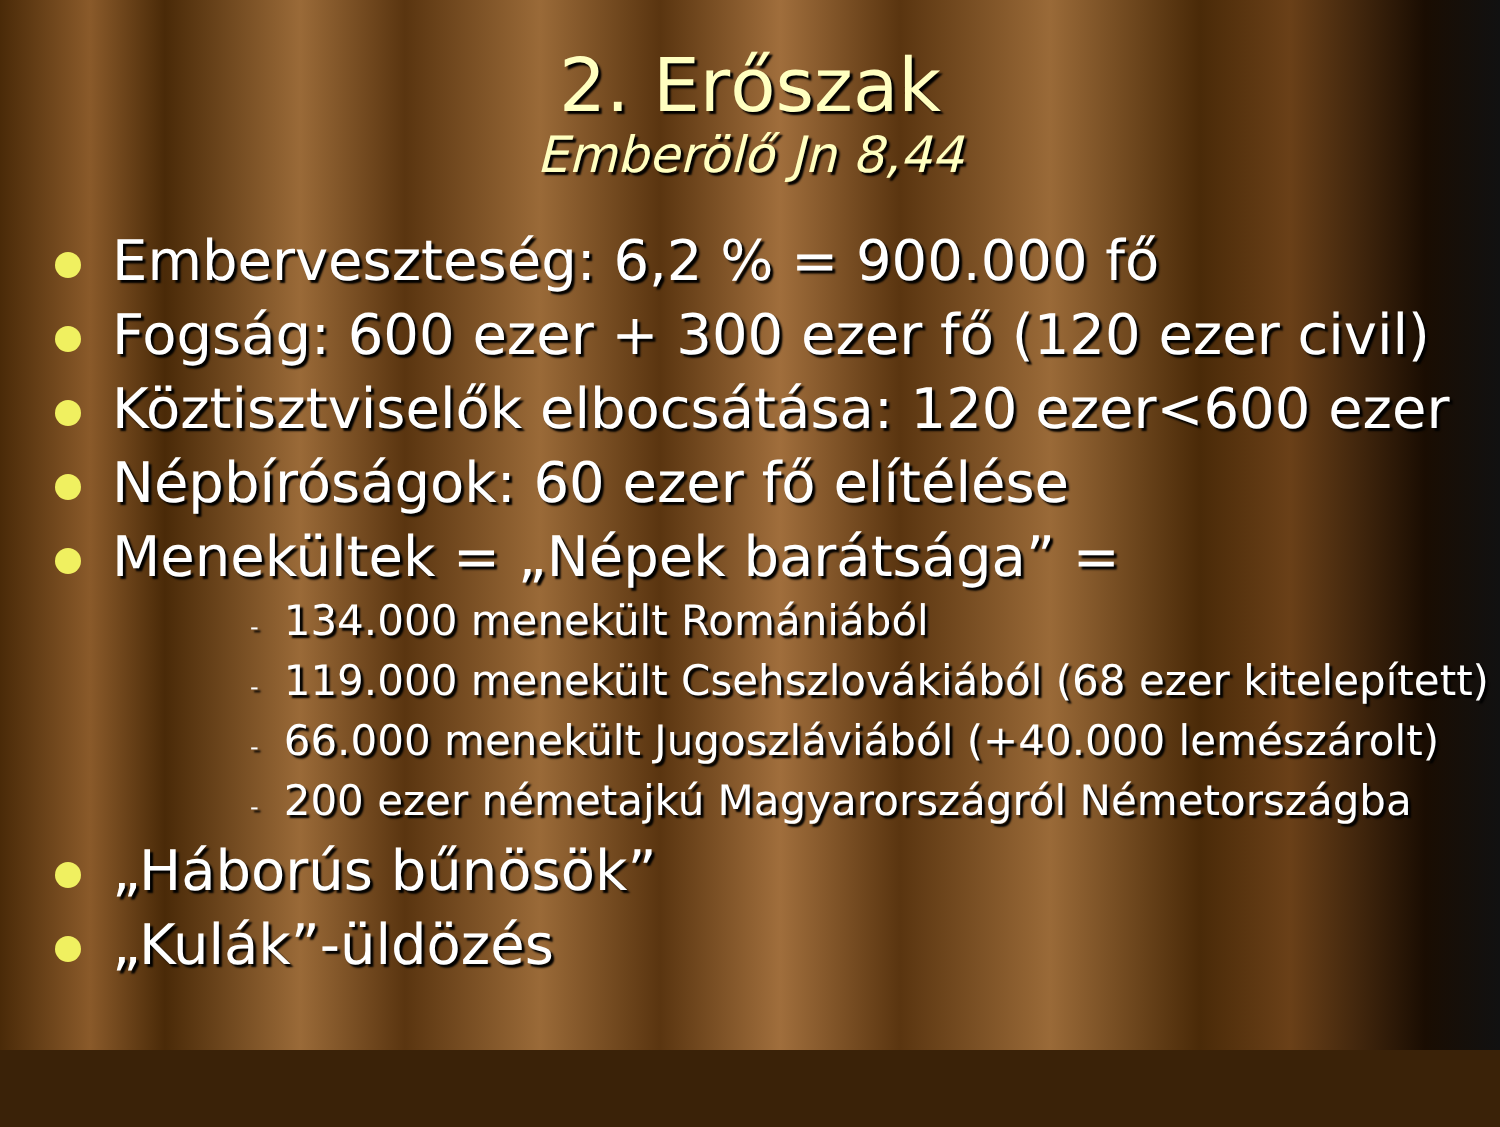2. Erőszak
Emberölő Jn 8,44
Emberveszteség: 6,2 % = 900.000 fő
Fogság: 600 ezer + 300 ezer fő (120 ezer civil)
Köztisztviselők elbocsátása: 120 ezer<600 ezer
Népbíróságok: 60 ezer fő elítélése
Menekültek = „Népek barátsága” =
- 134.000 menekült Romániából
- 119.000 menekült Csehszlovákiából (68 ezer kitelepített)
- 66.000 menekült Jugoszláviából (+40.000 lemészárolt)
- 200 ezer németajkú Magyarországról Németországba
„Háborús bűnösök”
„Kulák”-üldözés